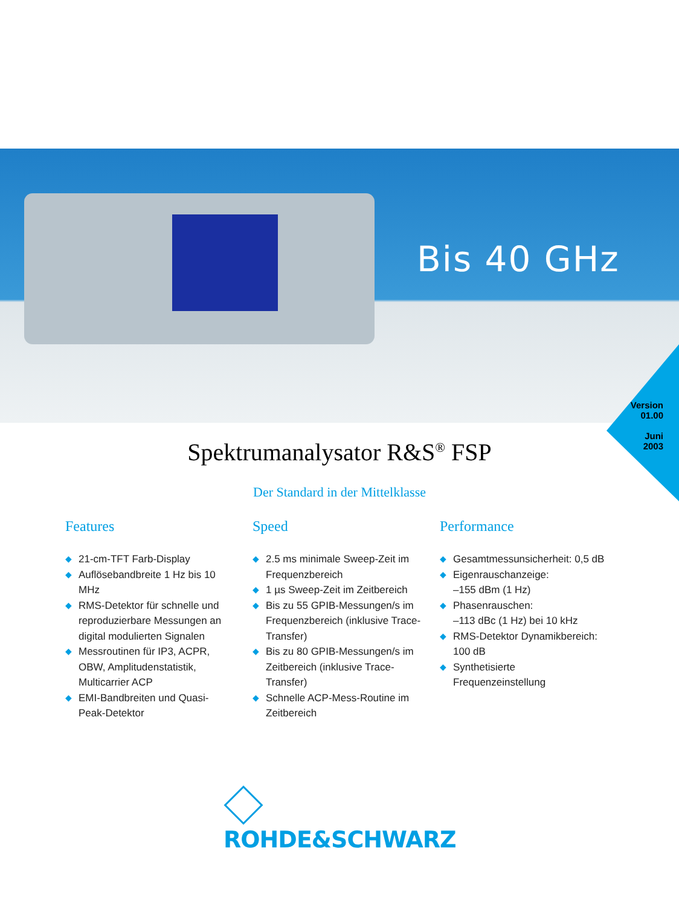Bis 40 GHz
Version
01.00
Juni
2003
Spektrumanalysator R&S<sup>®</sup> FSP
Der Standard in der Mittelklasse
Features
◆ 21-cm-TFT Farb-Display
◆ Auflösebandbreite 1 Hz bis 10 MHz
◆ RMS-Detektor für schnelle und reproduzierbare Messungen an digital modulierten Signalen
◆ Messroutinen für IP3, ACPR, OBW, Amplitudenstatistik, Multicarrier ACP
◆ EMI-Bandbreiten und Quasi-Peak-Detektor
Speed
◆ 2.5 ms minimale Sweep-Zeit im Frequenzbereich
◆ 1 µs Sweep-Zeit im Zeitbereich
◆ Bis zu 55 GPIB-Messungen/s im Frequenzbereich (inklusive Trace-Transfer)
◆ Bis zu 80 GPIB-Messungen/s im Zeitbereich (inklusive Trace-Transfer)
◆ Schnelle ACP-Mess-Routine im Zeitbereich
Performance
◆ Gesamtmessunsicherheit: 0,5 dB
◆ Eigenrauschanzeige:
–155 dBm (1 Hz)
◆ Phasenrauschen:
–113 dBc (1 Hz) bei 10 kHz
◆ RMS-Detektor Dynamikbereich: 100 dB
◆ Synthetisierte Frequenzeinstellung
ROHDE&SCHWARZ